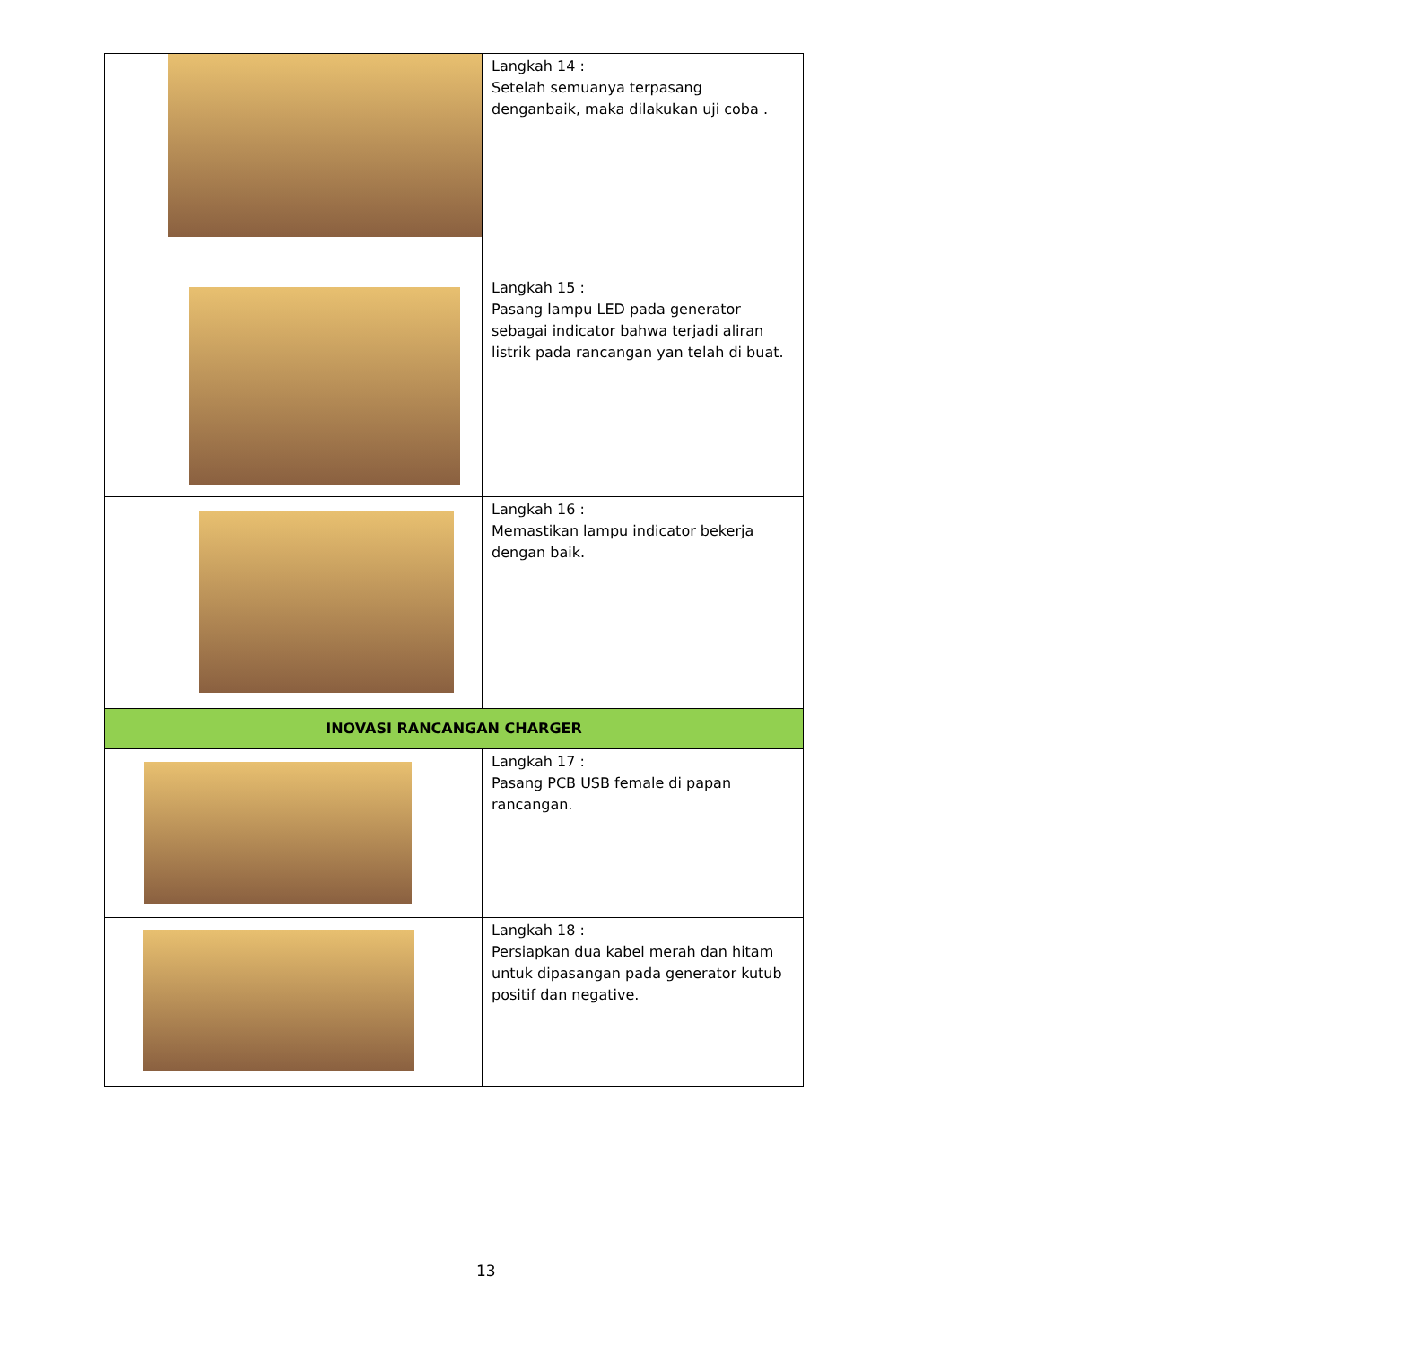| | Langkah 14 : Setelah semuanya terpasang denganbaik, maka dilakukan uji coba . |
| | Langkah 15 : Pasang lampu LED pada generator sebagai indicator bahwa terjadi aliran listrik pada rancangan yan telah di buat. |
| | Langkah 16 : Memastikan lampu indicator bekerja dengan baik. |
| INOVASI RANCANGAN CHARGER | |
| | Langkah 17 : Pasang PCB USB female di papan rancangan. |
| | Langkah 18 : Persiapkan dua kabel merah dan hitam untuk dipasangan pada generator kutub positif dan negative. |
13